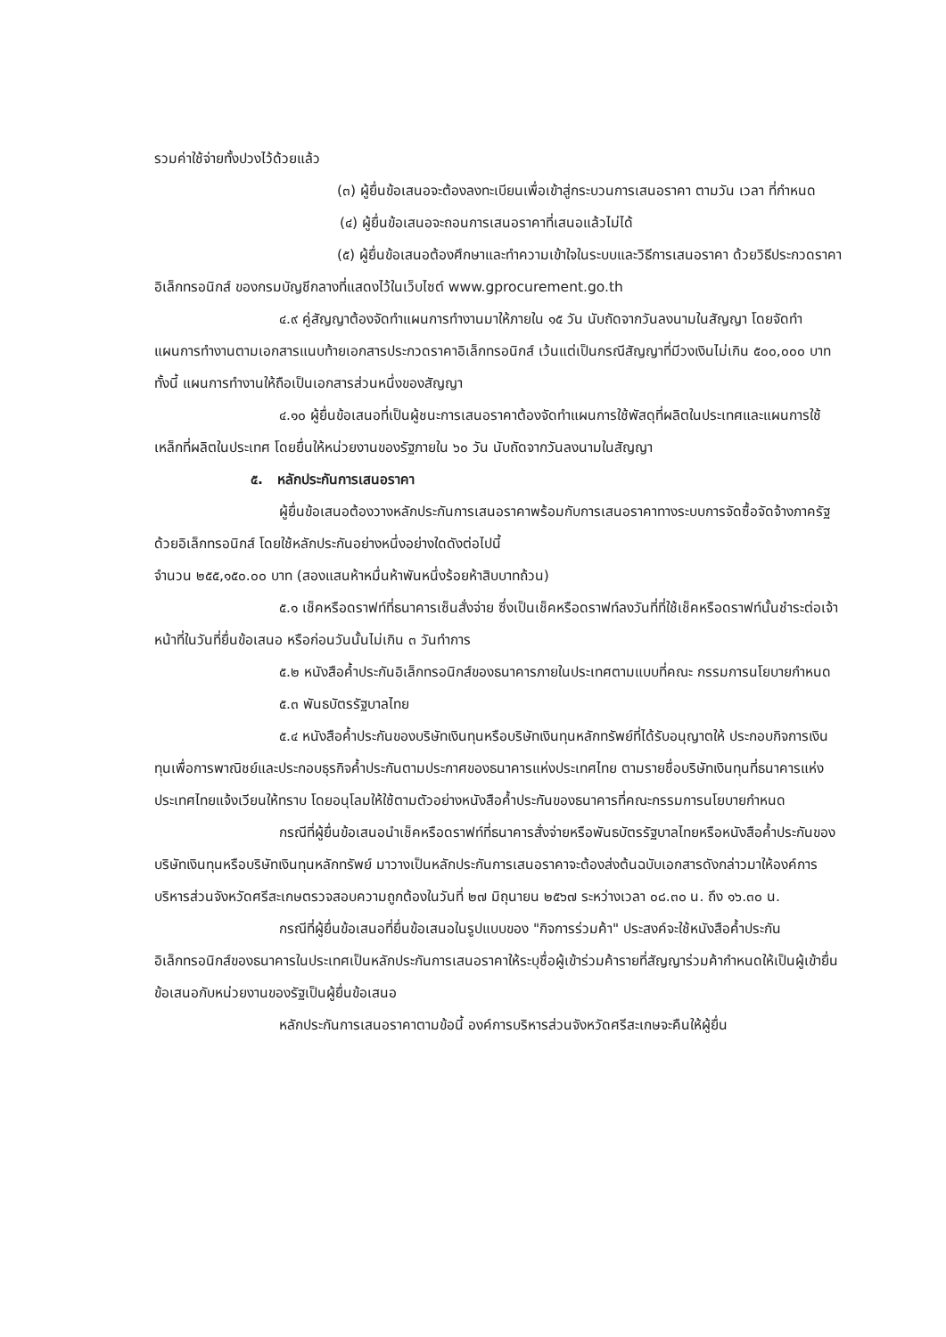รวมค่าใช้จ่ายทั้งปวงไว้ด้วยแล้ว
(๓) ผู้ยื่นข้อเสนอจะต้องลงทะเบียนเพื่อเข้าสู่กระบวนการเสนอราคา ตามวัน เวลา ที่กำหนด
(๔) ผู้ยื่นข้อเสนอจะถอนการเสนอราคาที่เสนอแล้วไม่ได้
(๕) ผู้ยื่นข้อเสนอต้องศึกษาและทำความเข้าใจในระบบและวิธีการเสนอราคา ด้วยวิธีประกวดราคาอิเล็กทรอนิกส์ ของกรมบัญชีกลางที่แสดงไว้ในเว็บไซต์ www.gprocurement.go.th
๔.๙ คู่สัญญาต้องจัดทำแผนการทำงานมาให้ภายใน ๑๕ วัน นับถัดจากวันลงนามในสัญญา โดยจัดทำแผนการทำงานตามเอกสารแนบท้ายเอกสารประกวดราคาอิเล็กทรอนิกส์ เว้นแต่เป็นกรณีสัญญาที่มีวงเงินไม่เกิน ๕๐๐,๐๐๐ บาททั้งนี้ แผนการทำงานให้ถือเป็นเอกสารส่วนหนึ่งของสัญญา
๔.๑๐ ผู้ยื่นข้อเสนอที่เป็นผู้ชนะการเสนอราคาต้องจัดทำแผนการใช้พัสดุที่ผลิตในประเทศและแผนการใช้เหล็กที่ผลิตในประเทศ โดยยื่นให้หน่วยงานของรัฐภายใน ๖๐ วัน นับถัดจากวันลงนามในสัญญา
๕. หลักประกันการเสนอราคา
ผู้ยื่นข้อเสนอต้องวางหลักประกันการเสนอราคาพร้อมกับการเสนอราคาทางระบบการจัดซื้อจัดจ้างภาครัฐด้วยอิเล็กทรอนิกส์ โดยใช้หลักประกันอย่างหนึ่งอย่างใดดังต่อไปนี้
จำนวน ๒๕๕,๑๕๐.๐๐ บาท (สองแสนห้าหมื่นห้าพันหนึ่งร้อยห้าสิบบาทถ้วน)
๕.๑ เช็คหรือดราฟท์ที่ธนาคารเซ็นสั่งจ่าย ซึ่งเป็นเช็คหรือดราฟท์ลงวันที่ที่ใช้เช็คหรือดราฟท์นั้นชำระต่อเจ้าหน้าที่ในวันที่ยื่นข้อเสนอ หรือก่อนวันนั้นไม่เกิน ๓ วันทำการ
๕.๒ หนังสือค้ำประกันอิเล็กทรอนิกส์ของธนาคารภายในประเทศตามแบบที่คณะ กรรมการนโยบายกำหนด
๕.๓ พันธบัตรรัฐบาลไทย
๕.๔ หนังสือค้ำประกันของบริษัทเงินทุนหรือบริษัทเงินทุนหลักทรัพย์ที่ได้รับอนุญาตให้ ประกอบกิจการเงินทุนเพื่อการพาณิชย์และประกอบธุรกิจค้ำประกันตามประกาศของธนาคารแห่งประเทศไทย ตามรายชื่อบริษัทเงินทุนที่ธนาคารแห่งประเทศไทยแจ้งเวียนให้ทราบ โดยอนุโลมให้ใช้ตามตัวอย่างหนังสือค้ำประกันของธนาคารที่คณะกรรมการนโยบายกำหนด
กรณีที่ผู้ยื่นข้อเสนอนำเช็คหรือดราฟท์ที่ธนาคารสั่งจ่ายหรือพันธบัตรรัฐบาลไทยหรือหนังสือค้ำประกันของบริษัทเงินทุนหรือบริษัทเงินทุนหลักทรัพย์ มาวางเป็นหลักประกันการเสนอราคาจะต้องส่งต้นฉบับเอกสารดังกล่าวมาให้องค์การบริหารส่วนจังหวัดศรีสะเกษตรวจสอบความถูกต้องในวันที่ ๒๗ มิถุนายน ๒๕๖๗ ระหว่างเวลา ๐๘.๓๐ น. ถึง ๑๖.๓๐ น.
กรณีที่ผู้ยื่นข้อเสนอที่ยื่นข้อเสนอในรูปแบบของ "กิจการร่วมค้า" ประสงค์จะใช้หนังสือค้ำประกันอิเล็กทรอนิกส์ของธนาคารในประเทศเป็นหลักประกันการเสนอราคาให้ระบุชื่อผู้เข้าร่วมค้ารายที่สัญญาร่วมค้ากำหนดให้เป็นผู้เข้ายื่นข้อเสนอกับหน่วยงานของรัฐเป็นผู้ยื่นข้อเสนอ
หลักประกันการเสนอราคาตามข้อนี้ องค์การบริหารส่วนจังหวัดศรีสะเกษจะคืนให้ผู้ยื่น